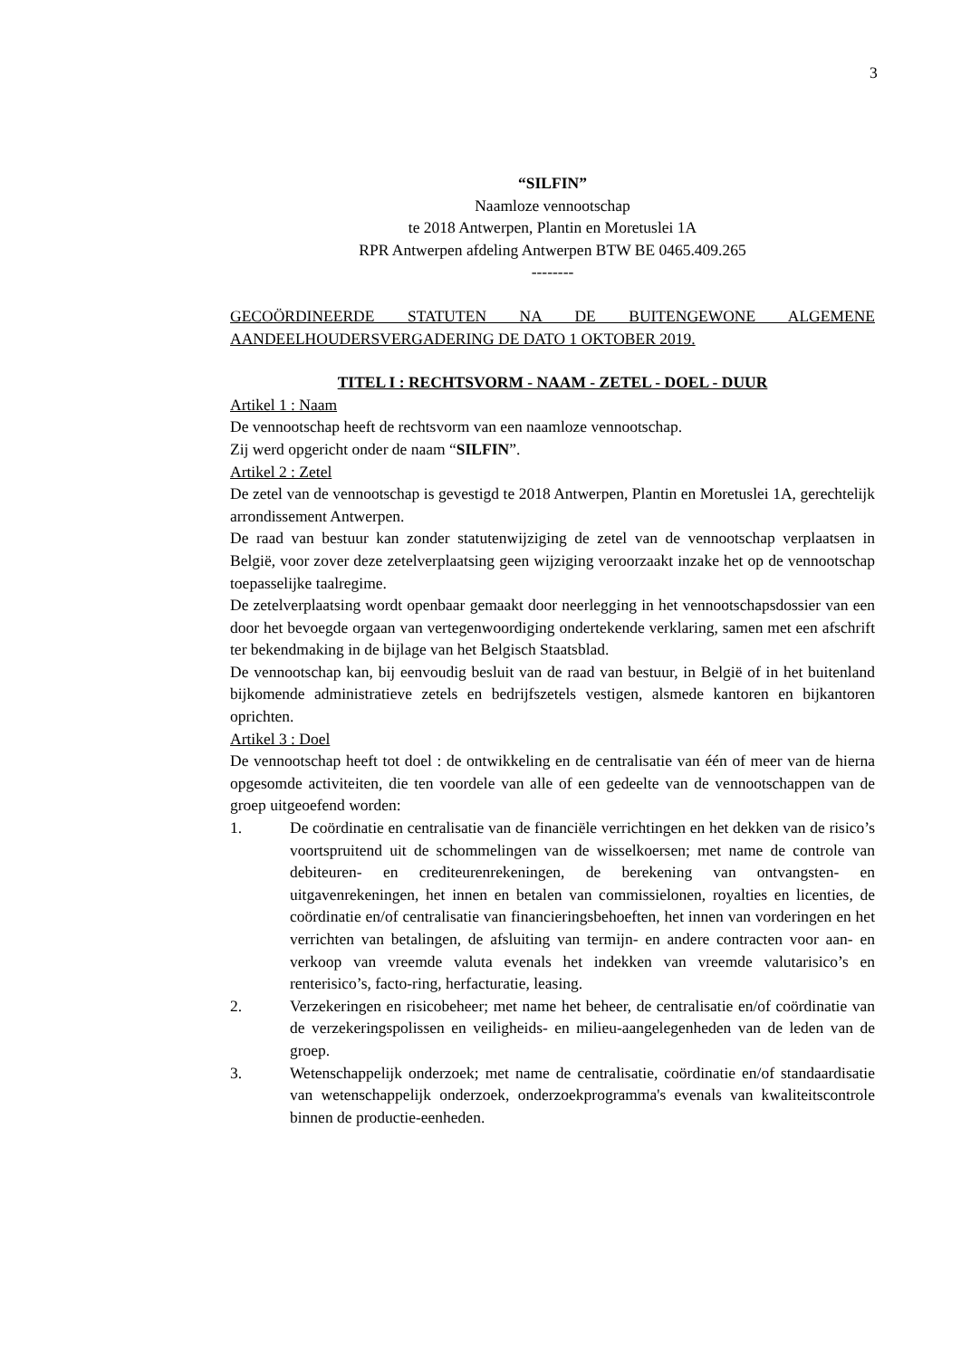3
“SILFIN”
Naamloze vennootschap
te 2018 Antwerpen, Plantin en Moretuslei 1A
RPR Antwerpen afdeling Antwerpen BTW BE 0465.409.265
--------
GECOÖRDINEERDE STATUTEN NA DE BUITENGEWONE ALGEMENE AANDEELHOUDERSVERGADERING DE DATO 1 OKTOBER 2019.
TITEL I : RECHTSVORM - NAAM - ZETEL - DOEL - DUUR
Artikel 1 : Naam
De vennootschap heeft de rechtsvorm van een naamloze vennootschap.
Zij werd opgericht onder de naam “SILFIN”.
Artikel 2 : Zetel
De zetel van de vennootschap is gevestigd te 2018 Antwerpen, Plantin en Moretuslei 1A, gerechtelijk arrondissement Antwerpen.
De raad van bestuur kan zonder statutenwijziging de zetel van de vennootschap verplaatsen in België, voor zover deze zetelverplaatsing geen wijziging veroorzaakt inzake het op de vennootschap toepasselijke taalregime.
De zetelverplaatsing wordt openbaar gemaakt door neerlegging in het vennootschapsdossier van een door het bevoegde orgaan van vertegenwoordiging ondertekende verklaring, samen met een afschrift ter bekendmaking in de bijlage van het Belgisch Staatsblad.
De vennootschap kan, bij eenvoudig besluit van de raad van bestuur, in België of in het buitenland bijkomende administratieve zetels en bedrijfszetels vestigen, alsmede kantoren en bijkantoren oprichten.
Artikel 3 : Doel
De vennootschap heeft tot doel : de ontwikkeling en de centralisatie van één of meer van de hierna opgesomde activiteiten, die ten voordele van alle of een gedeelte van de vennootschappen van de groep uitgeoefend worden:
1. De coördinatie en centralisatie van de financiële verrichtingen en het dekken van de risico’s voortspruitend uit de schommelingen van de wisselkoersen; met name de controle van debiteuren- en crediteurenrekeningen, de berekening van ontvangsten- en uitgavenrekeningen, het innen en betalen van commissielonen, royalties en licenties, de coördinatie en/of centralisatie van financieringsbehoeften, het innen van vorderingen en het verrichten van betalingen, de afsluiting van termijn- en andere contracten voor aan- en verkoop van vreemde valuta evenals het indekken van vreemde valutarisico’s en renterisico’s, facto-ring, herfacturatie, leasing.
2. Verzekeringen en risicobeheer; met name het beheer, de centralisatie en/of coördinatie van de verzekeringspolissen en veiligheids- en milieu-aangelegenheden van de leden van de groep.
3. Wetenschappelijk onderzoek; met name de centralisatie, coördinatie en/of standaardisatie van wetenschappelijk onderzoek, onderzoekprogramma's evenals van kwaliteitscontrole binnen de productie-eenheden.